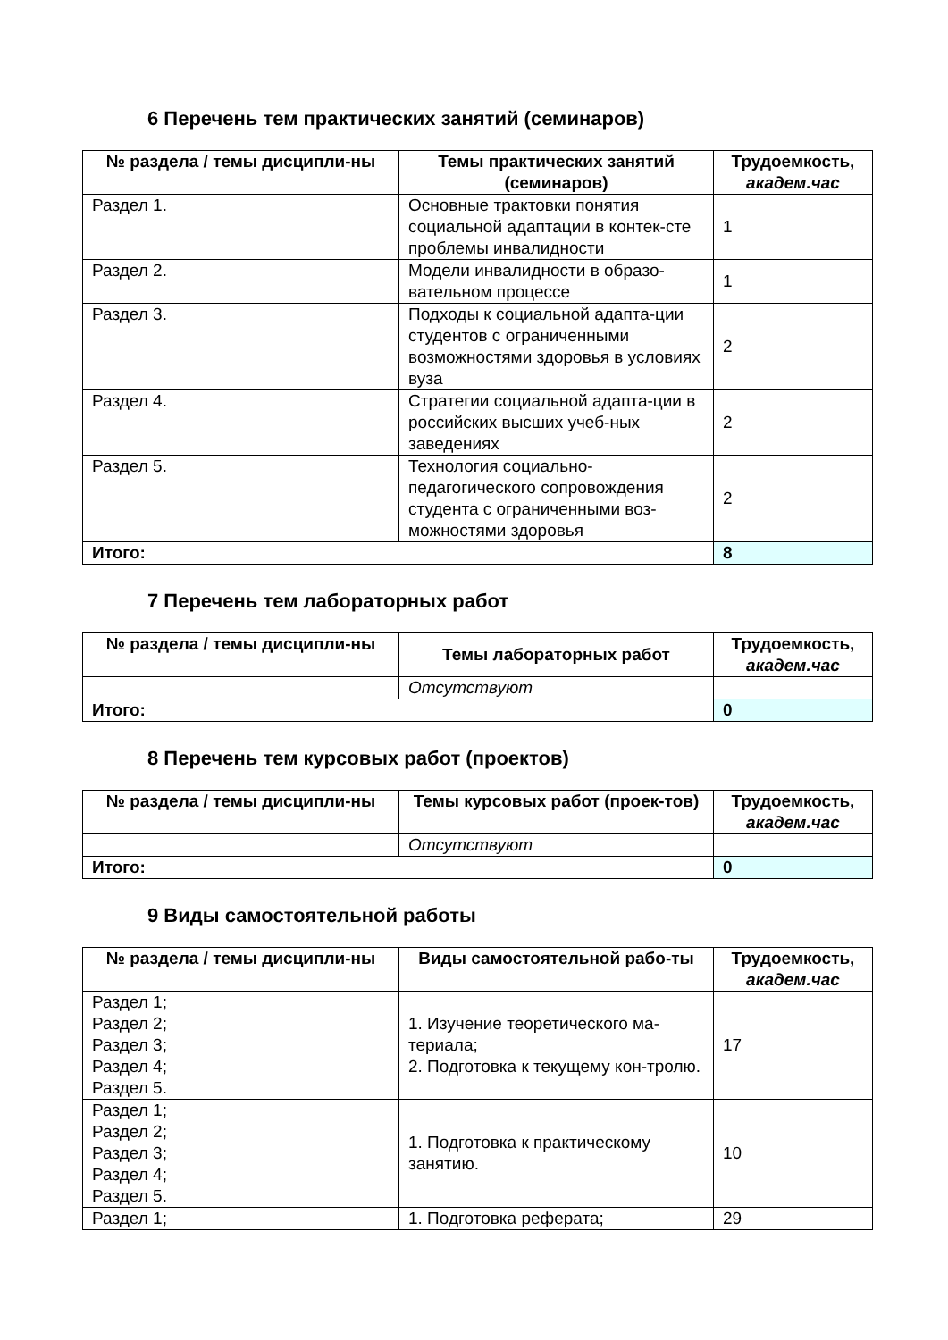6 Перечень тем практических занятий (семинаров)
| № раздела / темы дисципли-ны | Темы практических занятий (семинаров) | Трудоемкость, академ.час |
| --- | --- | --- |
| Раздел 1. | Основные трактовки понятия социальной адаптации в контек-сте проблемы инвалидности | 1 |
| Раздел 2. | Модели инвалидности в образо-вательном процессе | 1 |
| Раздел 3. | Подходы к социальной адапта-ции студентов с ограниченными возможностями здоровья в условиях вуза | 2 |
| Раздел 4. | Стратегии социальной адапта-ции в российских высших учеб-ных заведениях | 2 |
| Раздел 5. | Технология социально-педагогического сопровождения студента с ограниченными воз-можностями здоровья | 2 |
| Итого: | | 8 |
7 Перечень тем лабораторных работ
| № раздела / темы дисципли-ны | Темы лабораторных работ | Трудоемкость, академ.час |
| --- | --- | --- |
| | Отсутствуют | |
| Итого: | | 0 |
8 Перечень тем курсовых работ (проектов)
| № раздела / темы дисципли-ны | Темы курсовых работ (проек-тов) | Трудоемкость, академ.час |
| --- | --- | --- |
| | Отсутствуют | |
| Итого: | | 0 |
9 Виды самостоятельной работы
| № раздела / темы дисципли-ны | Виды самостоятельной рабо-ты | Трудоемкость, академ.час |
| --- | --- | --- |
| Раздел 1; Раздел 2; Раздел 3; Раздел 4; Раздел 5. | 1. Изучение теоретического ма-териала; 2. Подготовка к текущему кон-тролю. | 17 |
| Раздел 1; Раздел 2; Раздел 3; Раздел 4; Раздел 5. | 1. Подготовка к практическому занятию. | 10 |
| Раздел 1; | 1. Подготовка реферата; | 29 |